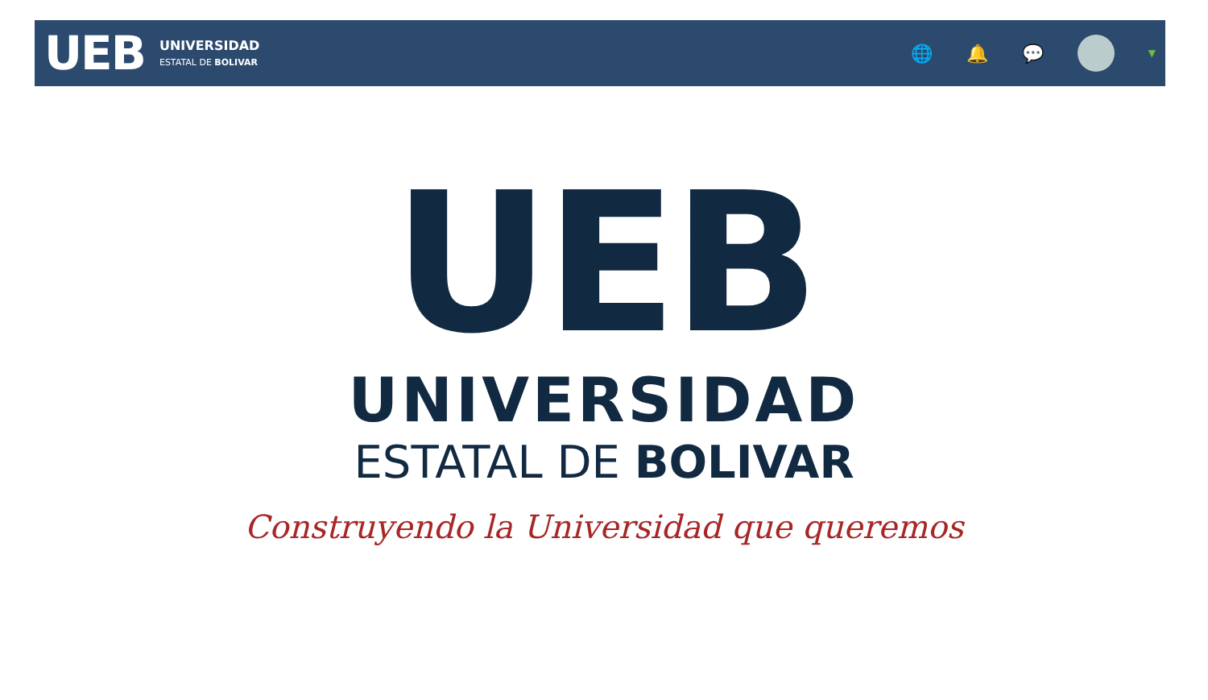UEB
UNIVERSIDAD
ESTATAL DE BOLIVAR
🌐 🔔 💬
▼
UEB
UNIVERSIDAD
ESTATAL DE BOLIVAR
Construyendo la Universidad que queremos